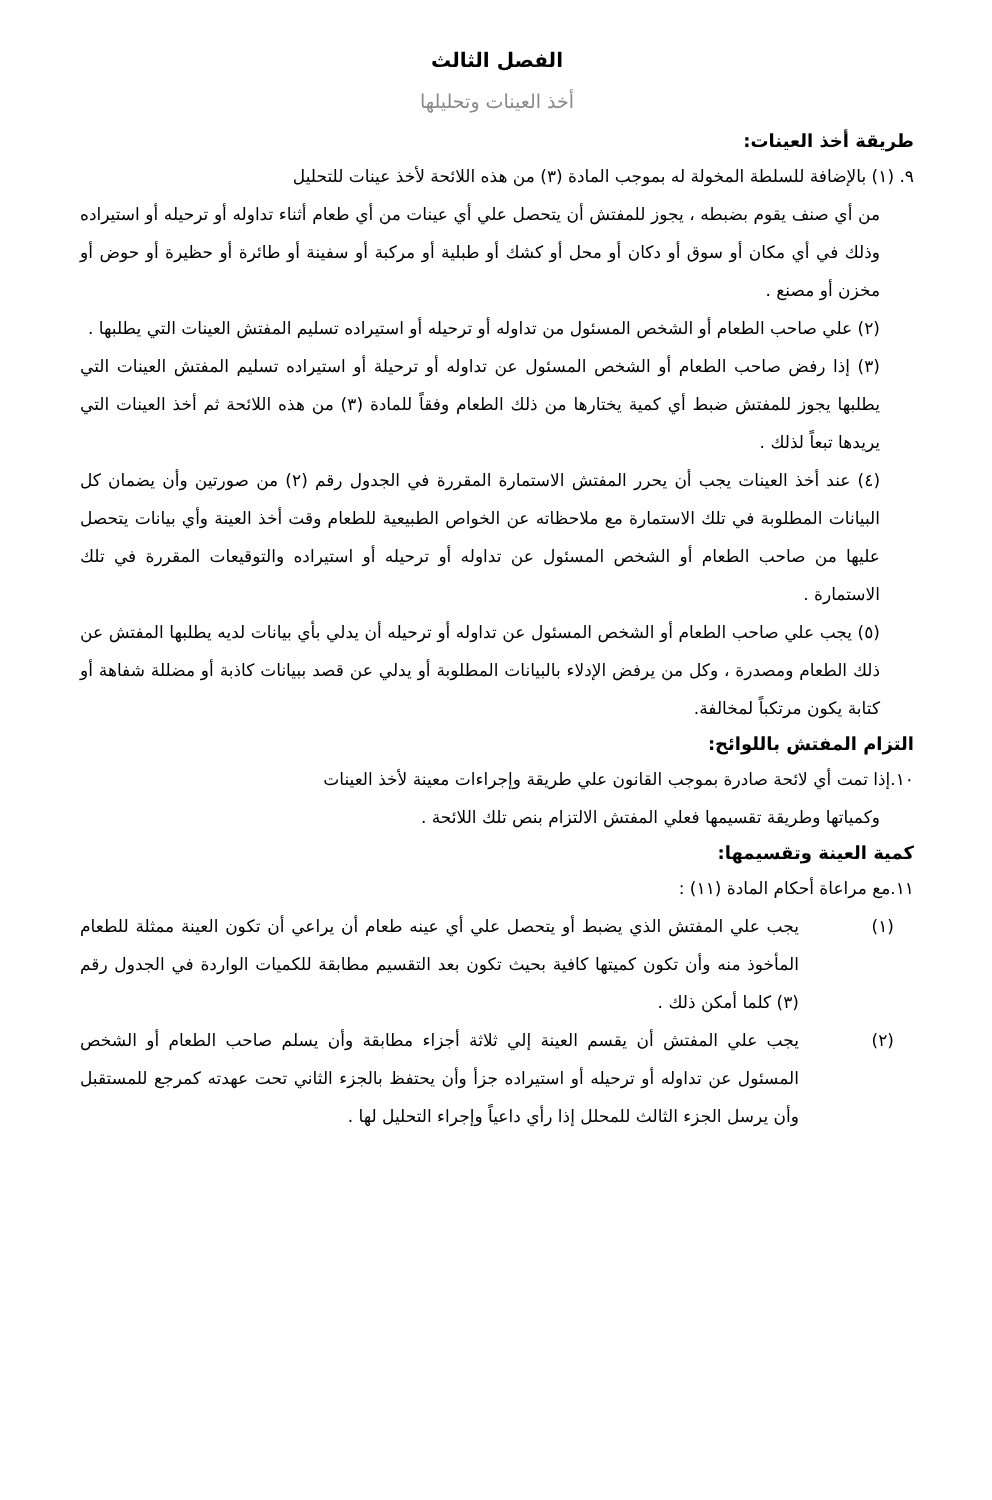الفصل الثالث
أخذ العينات وتحليلها
طريقة أخذ العينات:
٩. (١) بالإضافة للسلطة المخولة له بموجب المادة (٣) من هذه اللائحة لأخذ عينات للتحليل
من أي صنف يقوم بضبطه ، يجوز للمفتش أن يتحصل علي أي عينات من أي طعام أثناء تداوله أو ترحيله أو استيراده وذلك في أي مكان أو سوق أو دكان أو محل أو كشك أو طبلية أو مركبة أو سفينة أو طائرة أو حظيرة أو حوض أو مخزن أو مصنع .
(٢) علي صاحب الطعام أو الشخص المسئول من تداوله أو ترحيله أو استيراده تسليم المفتش العينات التي يطلبها .
(٣) إذا رفض صاحب الطعام أو الشخص المسئول عن تداوله أو ترحيلة أو استيراده تسليم المفتش العينات التي يطلبها يجوز للمفتش ضبط أي كمية يختارها من ذلك الطعام وفقاً للمادة (٣) من هذه اللائحة ثم أخذ العينات التي يريدها تبعاً لذلك .
(٤) عند أخذ العينات يجب أن يحرر المفتش الاستمارة المقررة في الجدول رقم (٢) من صورتين وأن يضمان كل البيانات المطلوبة في تلك الاستمارة مع ملاحظاته عن الخواص الطبيعية للطعام وقت أخذ العينة وأي بيانات يتحصل عليها من صاحب الطعام أو الشخص المسئول عن تداوله أو ترحيله أو استيراده والتوقيعات المقررة في تلك الاستمارة .
(٥) يجب علي صاحب الطعام أو الشخص المسئول عن تداوله أو ترحيله أن يدلي بأي بيانات لديه يطلبها المفتش عن ذلك الطعام ومصدرة ، وكل من يرفض الإدلاء بالبيانات المطلوبة أو يدلي عن قصد ببيانات كاذبة أو مضللة شفاهة أو كتابة يكون مرتكباً لمخالفة.
التزام المفتش باللوائح:
١٠.إذا تمت أي لائحة صادرة بموجب القانون علي طريقة وإجراءات معينة لأخذ العينات
وكمياتها وطريقة تقسيمها فعلي المفتش الالتزام بنص تلك اللائحة .
كمية العينة وتقسيمها:
١١.مع مراعاة أحكام المادة (١١) :
(١) يجب علي المفتش الذي يضبط أو يتحصل علي أي عينه طعام أن يراعي أن تكون العينة ممثلة للطعام المأخوذ منه وأن تكون كميتها كافية بحيث تكون بعد التقسيم مطابقة للكميات الواردة في الجدول رقم (٣) كلما أمكن ذلك .
(٢) يجب علي المفتش أن يقسم العينة إلي ثلاثة أجزاء مطابقة وأن يسلم صاحب الطعام أو الشخص المسئول عن تداوله أو ترحيله أو استيراده جزأ وأن يحتفظ بالجزء الثاني تحت عهدته كمرجع للمستقبل وأن يرسل الجزء الثالث للمحلل إذا رأي داعياً وإجراء التحليل لها .